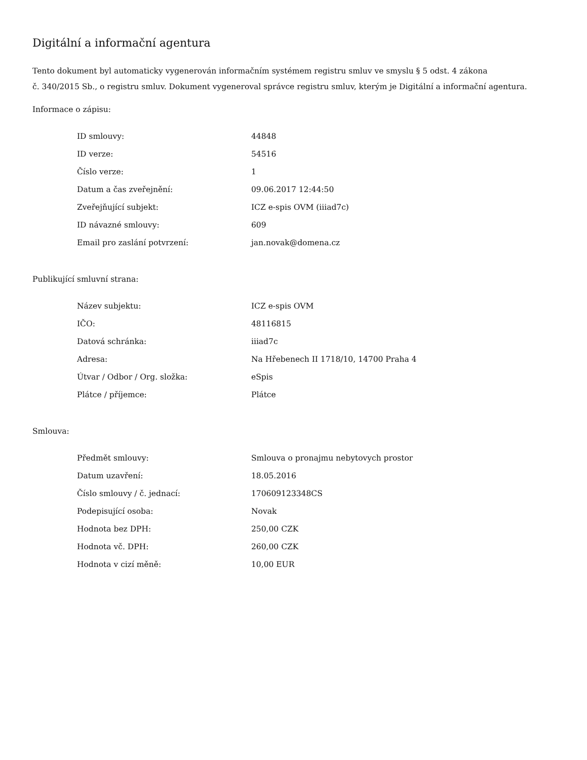Digitální a informační agentura
Tento dokument byl automaticky vygenerován informačním systémem registru smluv ve smyslu § 5 odst. 4 zákona
č. 340/2015 Sb., o registru smluv. Dokument vygeneroval správce registru smluv, kterým je Digitální a informační agentura.
Informace o zápisu:
| ID smlouvy: | 44848 |
| ID verze: | 54516 |
| Číslo verze: | 1 |
| Datum a čas zveřejnění: | 09.06.2017 12:44:50 |
| Zveřejňující subjekt: | ICZ e-spis OVM (iiiad7c) |
| ID návazné smlouvy: | 609 |
| Email pro zaslání potvrzení: | jan.novak@domena.cz |
Publikující smluvní strana:
| Název subjektu: | ICZ e-spis OVM |
| IČO: | 48116815 |
| Datová schránka: | iiiad7c |
| Adresa: | Na Hřebenech II 1718/10, 14700 Praha 4 |
| Útvar / Odbor / Org. složka: | eSpis |
| Plátce / příjemce: | Plátce |
Smlouva:
| Předmět smlouvy: | Smlouva o pronajmu nebytovych prostor |
| Datum uzavření: | 18.05.2016 |
| Číslo smlouvy / č. jednací: | 170609123348CS |
| Podepisující osoba: | Novak |
| Hodnota bez DPH: | 250,00 CZK |
| Hodnota vč. DPH: | 260,00 CZK |
| Hodnota v cizí měně: | 10,00 EUR |